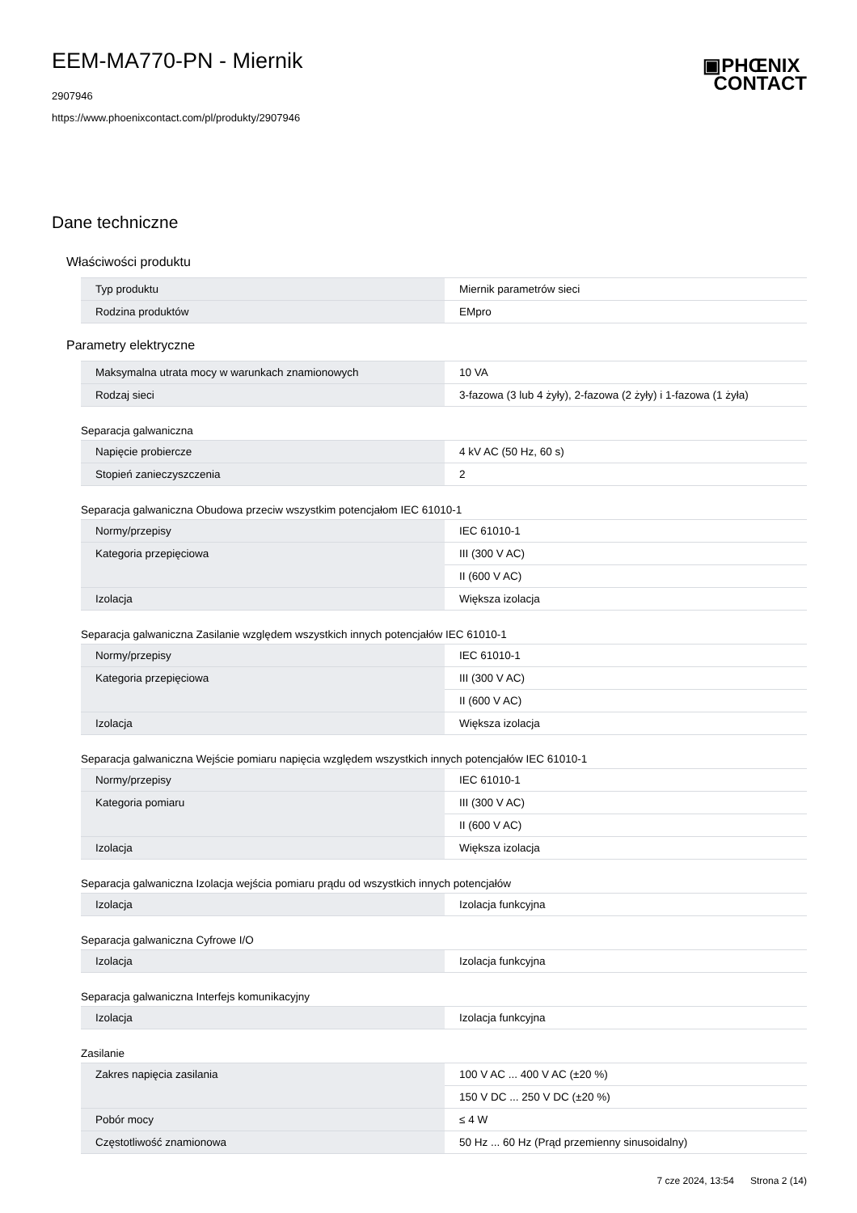▣PHŒNIX
CONTACT
EEM-MA770-PN - Miernik
2907946
https://www.phoenixcontact.com/pl/produkty/2907946
Dane techniczne
Właściwości produktu
| Typ produktu | Miernik parametrów sieci |
| Rodzina produktów | EMpro |
Parametry elektryczne
| Maksymalna utrata mocy w warunkach znamionowych | 10 VA |
| Rodzaj sieci | 3-fazowa (3 lub 4 żyły), 2-fazowa (2 żyły) i 1-fazowa (1 żyła) |
Separacja galwaniczna
| Napięcie probiercze | 4 kV AC (50 Hz, 60 s) |
| Stopień zanieczyszczenia | 2 |
Separacja galwaniczna Obudowa przeciw wszystkim potencjałom IEC 61010-1
| Normy/przepisy | IEC 61010-1 |
| Kategoria przepięciowa | III (300 V AC) |
| | II (600 V AC) |
| Izolacja | Większa izolacja |
Separacja galwaniczna Zasilanie względem wszystkich innych potencjałów IEC 61010-1
| Normy/przepisy | IEC 61010-1 |
| Kategoria przepięciowa | III (300 V AC) |
| | II (600 V AC) |
| Izolacja | Większa izolacja |
Separacja galwaniczna Wejście pomiaru napięcia względem wszystkich innych potencjałów IEC 61010-1
| Normy/przepisy | IEC 61010-1 |
| Kategoria pomiaru | III (300 V AC) |
| | II (600 V AC) |
| Izolacja | Większa izolacja |
Separacja galwaniczna Izolacja wejścia pomiaru prądu od wszystkich innych potencjałów
| Izolacja | Izolacja funkcyjna |
Separacja galwaniczna Cyfrowe I/O
| Izolacja | Izolacja funkcyjna |
Separacja galwaniczna Interfejs komunikacyjny
| Izolacja | Izolacja funkcyjna |
Zasilanie
| Zakres napięcia zasilania | 100 V AC ... 400 V AC (±20 %) |
| | 150 V DC ... 250 V DC (±20 %) |
| Pobór mocy | ≤ 4 W |
| Częstotliwość znamionowa | 50 Hz ... 60 Hz (Prąd przemienny sinusoidalny) |
7 cze 2024, 13:54 Strona 2 (14)